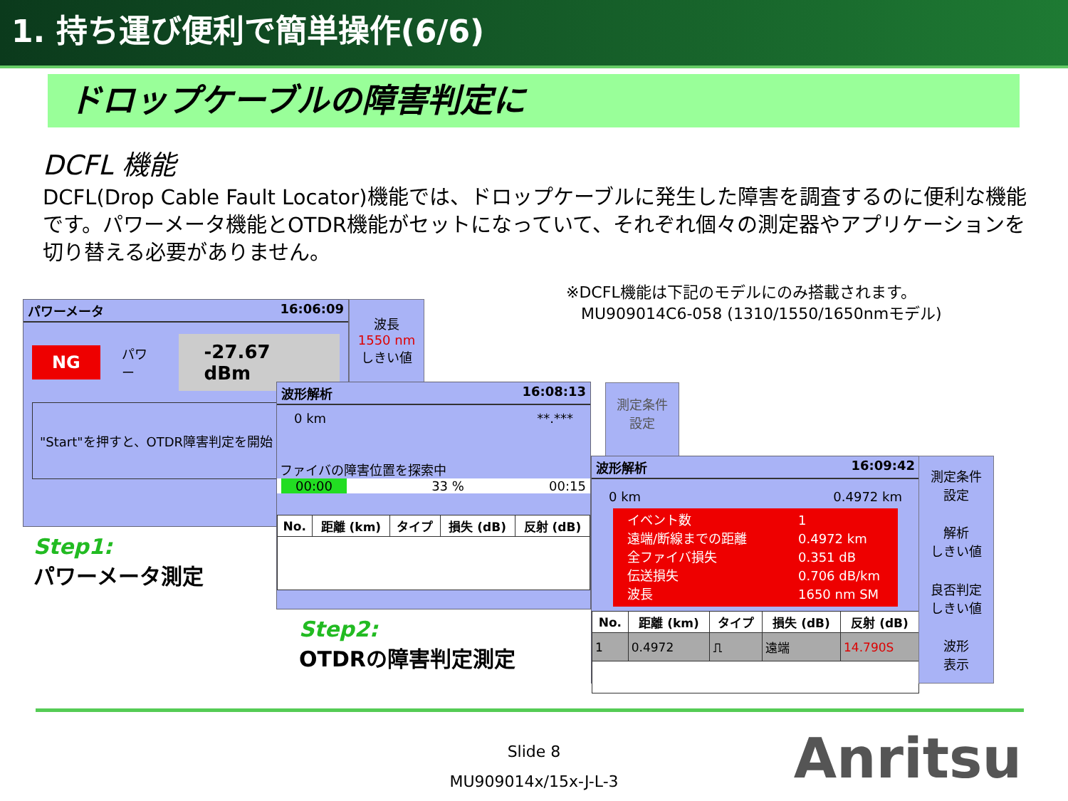1. 持ち運び便利で簡単操作(6/6)
ドロップケーブルの障害判定に
DCFL 機能
DCFL(Drop Cable Fault Locator)機能では、ドロップケーブルに発生した障害を調査するのに便利な機能です。パワーメータ機能とOTDR機能がセットになっていて、それぞれ個々の測定器やアプリケーションを切り替える必要がありません。
※DCFL機能は下記のモデルにのみ搭載されます。
MU909014C6-058 (1310/1550/1650nmモデル)
パワーメータ 16:06:09
NG パワー -27.67 dBm
"Start"を押すと、OTDR障害判定を開始
波長
1550 nm
しきい値
Step1:
パワーメータ測定
波形解析 16:08:13
0 km **.***
ファイバの障害位置を探索中
00:00 33 % 00:15
| No. | 距離 (km) | タイプ | 損失 (dB) | 反射 (dB) |
| --- | --- | --- | --- | --- |
測定条件
設定
Step2:
OTDRの障害判定測定
波形解析 16:09:42
0 km 0.4972 km
イベント数 1 遠端/断線までの距離 0.4972 km 全ファイバ損失 0.351 dB 伝送損失 0.706 dB/km 波長 1650 nm SM
| No. | 距離 (km) | タイプ | 損失 (dB) | 反射 (dB) |
| --- | --- | --- | --- | --- |
| 1 | 0.4972 | ⎍ | 遠端 | 14.790S |
測定条件
設定
解析
しきい値
良否判定
しきい値
波形
表示
Slide 8
MU909014x/15x-J-L-3
Anritsu